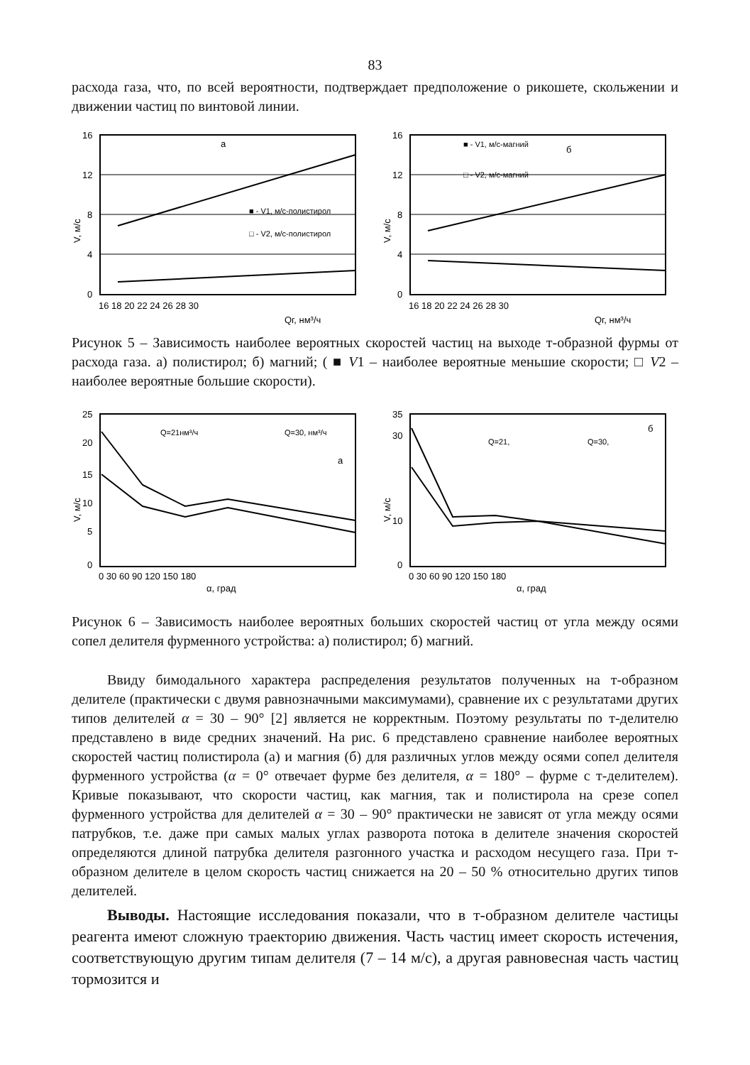83
расхода газа, что, по всей вероятности, подтверждает предположение о рикошете, скольжении и движении частиц по винтовой линии.
а
■ - V1, м/с-полистирол
□ - V2, м/с-полистирол
16
12
8
4
0
16 18 20 22 24 26 28 30
Qг, нм³/ч
V, м/с
■ - V1, м/с-магний
б
□ - V2, м/с-магний
16
12
8
4
0
16 18 20 22 24 26 28 30
Qг, нм³/ч
V, м/с
Рисунок 5 – Зависимость наиболее вероятных скоростей частиц на выходе т-образной фурмы от расхода газа. а) полистирол; б) магний; ( ■ V1 – наиболее вероятные меньшие скорости; □ V2 – наиболее вероятные большие скорости).
Q=21нм³/ч
Q=30, нм³/ч
а
25
20
15
10
5
0
0 30 60 90 120 150 180
α, град
V, м/с
Q=21,
Q=30,
б
35
30
10
0
0 30 60 90 120 150 180
α, град
V, м/с
Рисунок 6 – Зависимость наиболее вероятных больших скоростей частиц от угла между осями сопел делителя фурменного устройства: а) полистирол; б) магний.
Ввиду бимодального характера распределения результатов полученных на т-образном делителе (практически с двумя равнозначными максимумами), сравнение их с результатами других типов делителей α = 30 – 90° [2] является не корректным. Поэтому результаты по т-делителю представлено в виде средних значений. На рис. 6 представлено сравнение наиболее вероятных скоростей частиц полистирола (а) и магния (б) для различных углов между осями сопел делителя фурменного устройства (α = 0° отвечает фурме без делителя, α = 180° – фурме с т-делителем). Кривые показывают, что скорости частиц, как магния, так и полистирола на срезе сопел фурменного устройства для делителей α = 30 – 90° практически не зависят от угла между осями патрубков, т.е. даже при самых малых углах разворота потока в делителе значения скоростей определяются длиной патрубка делителя разгонного участка и расходом несущего газа. При т-образном делителе в целом скорость частиц снижается на 20 – 50 % относительно других типов делителей.
Выводы. Настоящие исследования показали, что в т-образном делителе частицы реагента имеют сложную траекторию движения. Часть частиц имеет скорость истечения, соответствующую другим типам делителя (7 – 14 м/с), а другая равновесная часть частиц тормозится и